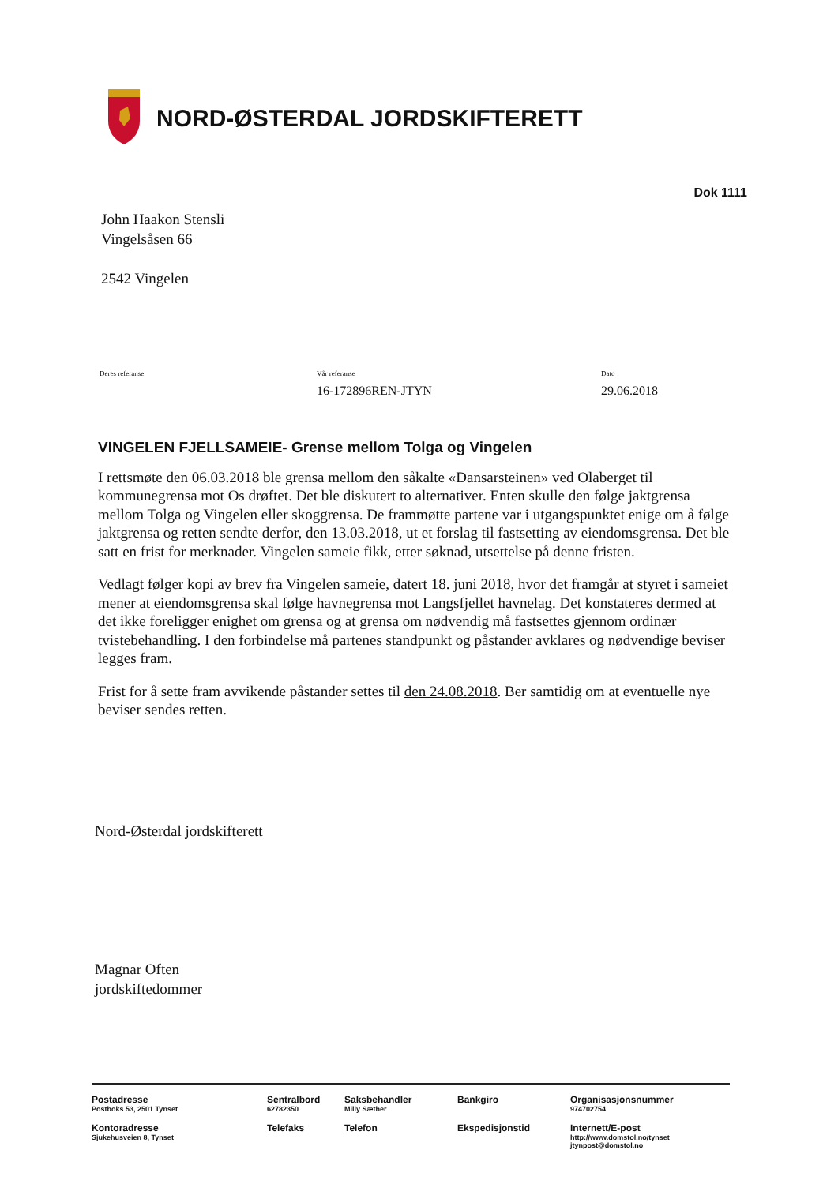NORD-ØSTERDAL JORDSKIFTERETT
Dok 1111
John Haakon Stensli
Vingelsåsen 66
2542 Vingelen
Deres referanse Vår referanse
16-172896REN-JTYN
Dato
29.06.2018
VINGELEN FJELLSAMEIE- Grense mellom Tolga og Vingelen
I rettsmøte den 06.03.2018 ble grensa mellom den såkalte «Dansarsteinen» ved Olaberget til kommunegrensa mot Os drøftet. Det ble diskutert to alternativer. Enten skulle den følge jaktgrensa mellom Tolga og Vingelen eller skoggrensa. De frammøtte partene var i utgangspunktet enige om å følge jaktgrensa og retten sendte derfor, den 13.03.2018, ut et forslag til fastsetting av eiendomsgrensa. Det ble satt en frist for merknader. Vingelen sameie fikk, etter søknad, utsettelse på denne fristen.
Vedlagt følger kopi av brev fra Vingelen sameie, datert 18. juni 2018, hvor det framgår at styret i sameiet mener at eiendomsgrensa skal følge havnegrensa mot Langsfjellet havnelag. Det konstateres dermed at det ikke foreligger enighet om grensa og at grensa om nødvendig må fastsettes gjennom ordinær tvistebehandling. I den forbindelse må partenes standpunkt og påstander avklares og nødvendige beviser legges fram.
Frist for å sette fram avvikende påstander settes til den 24.08.2018. Ber samtidig om at eventuelle nye beviser sendes retten.
Nord-Østerdal jordskifterett
Magnar Often
jordskiftedommer
| Postadresse Postboks 53, 2501 Tynset | Sentralbord 62782350 | Saksbehandler Milly Sæther | Bankgiro | Organisasjonsnummer 974702754 |
| Kontoradresse Sjukehusveien 8, Tynset | Telefaks | Telefon | Ekspedisjonstid | Internett/E-post http://www.domstol.no/tynset jtynpost@domstol.no |